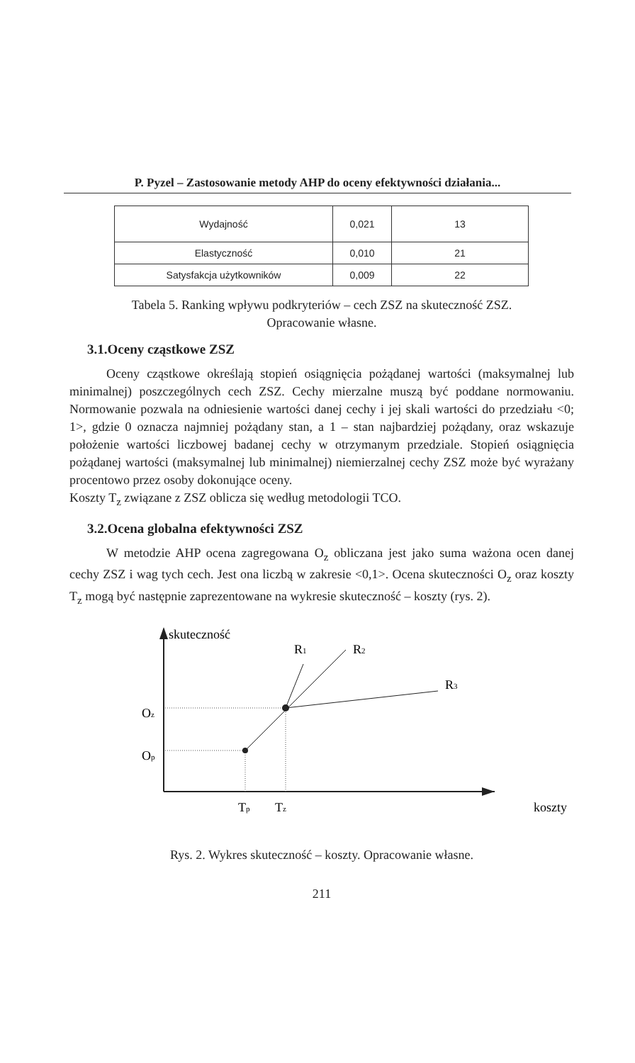P. Pyzel – Zastosowanie metody AHP do oceny efektywności działania...
| Wydajność | 0,021 | 13 |
| Elastyczność | 0,010 | 21 |
| Satysfakcja użytkowników | 0,009 | 22 |
Tabela 5. Ranking wpływu podkryteriów – cech ZSZ na skuteczność ZSZ.
Opracowanie własne.
3.1.Oceny cząstkowe ZSZ
Oceny cząstkowe określają stopień osiągnięcia pożądanej wartości (maksymalnej lub minimalnej) poszczególnych cech ZSZ. Cechy mierzalne muszą być poddane normowaniu. Normowanie pozwala na odniesienie wartości danej cechy i jej skali wartości do przedziału <0; 1>, gdzie 0 oznacza najmniej pożądany stan, a 1 – stan najbardziej pożądany, oraz wskazuje położenie wartości liczbowej badanej cechy w otrzymanym przedziale. Stopień osiągnięcia pożądanej wartości (maksymalnej lub minimalnej) niemierzalnej cechy ZSZ może być wyrażany procentowo przez osoby dokonujące oceny.
Koszty T<sub>z</sub> związane z ZSZ oblicza się według metodologii TCO.
3.2.Ocena globalna efektywności ZSZ
W metodzie AHP ocena zagregowana O<sub>z</sub> obliczana jest jako suma ważona ocen danej cechy ZSZ i wag tych cech. Jest ona liczbą w zakresie <0,1>. Ocena skuteczności O<sub>z</sub> oraz koszty T<sub>z</sub> mogą być następnie zaprezentowane na wykresie skuteczność – koszty (rys. 2).
skuteczność
R1
R2
R3
Oz
Op
Tp
Tz
koszty
Rys. 2. Wykres skuteczność – koszty. Opracowanie własne.
211